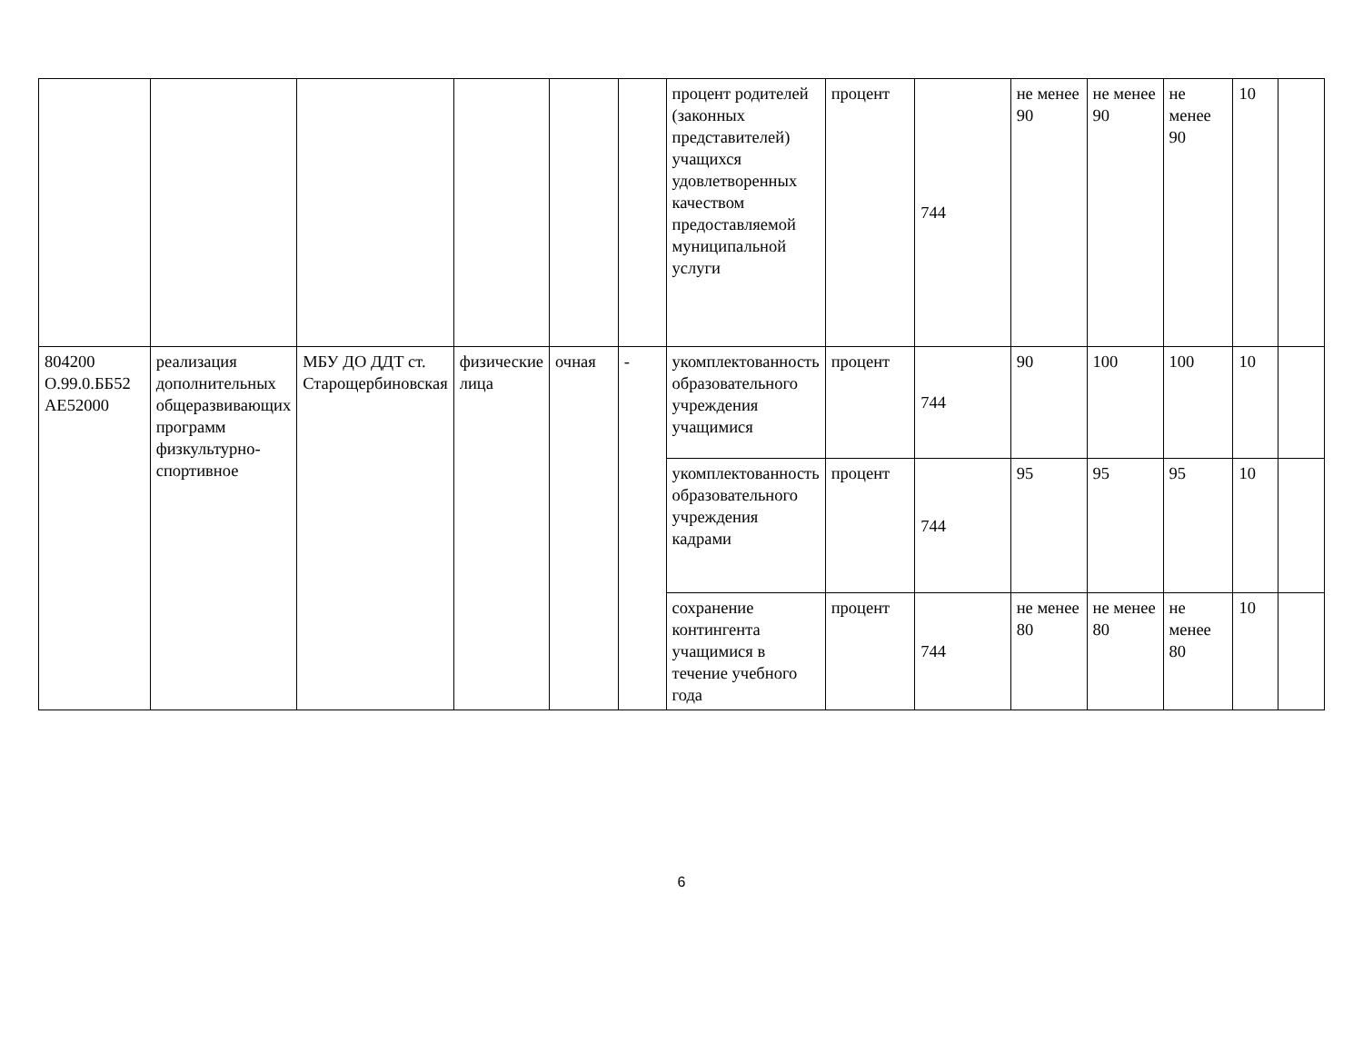| | | | | | | процент родителей (законных представителей) учащихся удовлетворенных качеством предоставляемой муниципальной услуги | процент | 744 | не менее 90 | не менее 90 | не менее 90 | 10 | |
| 804200 О.99.0.ББ52 АЕ52000 | реализация дополнительных общеразвивающих программ физкультурно-спортивное | МБУ ДО ДДТ ст. Старощербиновская | физические лица | очная | - | укомплектованность образовательного учреждения учащимися | процент | 744 | 90 | 100 | 100 | 10 | |
| | | | | | | укомплектованность образовательного учреждения кадрами | процент | 744 | 95 | 95 | 95 | 10 | |
| | | | | | | сохранение контингента учащимися в течение учебного года | процент | 744 | не менее 80 | не менее 80 | не менее 80 | 10 | |
6